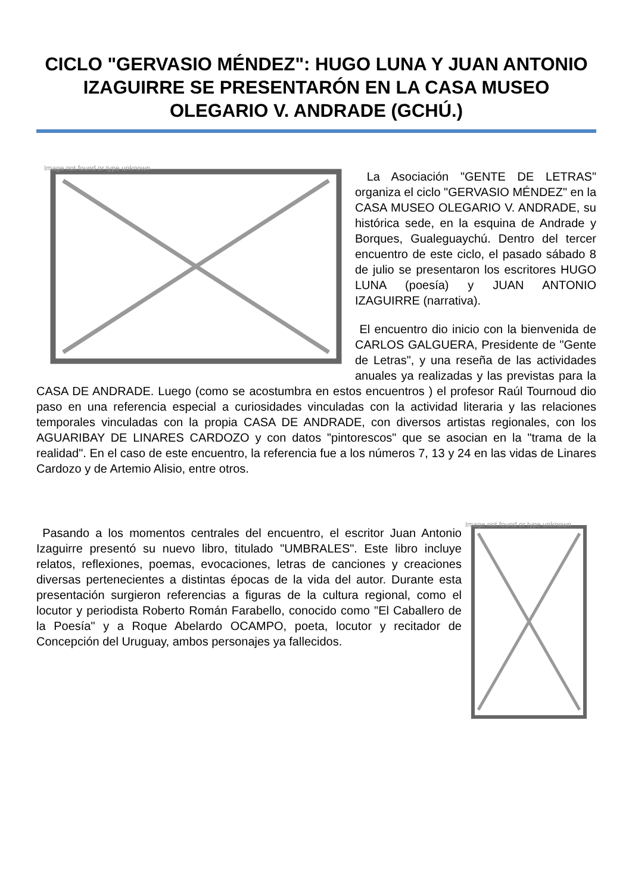CICLO "GERVASIO MÉNDEZ": HUGO LUNA Y JUAN ANTONIO IZAGUIRRE SE PRESENTARÓN EN LA CASA MUSEO OLEGARIO V. ANDRADE (GCHÚ.)
Image not found or type unknown
La Asociación "GENTE DE LETRAS" organiza el ciclo "GERVASIO MÉNDEZ" en la CASA MUSEO OLEGARIO V. ANDRADE, su histórica sede, en la esquina de Andrade y Borques, Gualeguaychú. Dentro del tercer encuentro de este ciclo, el pasado sábado 8 de julio se presentaron los escritores HUGO LUNA (poesía) y JUAN ANTONIO IZAGUIRRE (narrativa).
El encuentro dio inicio con la bienvenida de CARLOS GALGUERA, Presidente de "Gente de Letras", y una reseña de las actividades anuales ya realizadas y las previstas para la CASA DE ANDRADE. Luego (como se acostumbra en estos encuentros ) el profesor Raúl Tournoud dio paso en una referencia especial a curiosidades vinculadas con la actividad literaria y las relaciones temporales vinculadas con la propia CASA DE ANDRADE, con diversos artistas regionales, con los AGUARIBAY DE LINARES CARDOZO y con datos "pintorescos" que se asocian en la "trama de la realidad". En el caso de este encuentro, la referencia fue a los números 7, 13 y 24 en las vidas de Linares Cardozo y de Artemio Alisio, entre otros.
Image not found or type unknown
Pasando a los momentos centrales del encuentro, el escritor Juan Antonio Izaguirre presentó su nuevo libro, titulado "UMBRALES". Este libro incluye relatos, reflexiones, poemas, evocaciones, letras de canciones y creaciones diversas pertenecientes a distintas épocas de la vida del autor. Durante esta presentación surgieron referencias a figuras de la cultura regional, como el locutor y periodista Roberto Román Farabello, conocido como "El Caballero de la Poesía" y a Roque Abelardo OCAMPO, poeta, locutor y recitador de Concepción del Uruguay, ambos personajes ya fallecidos.